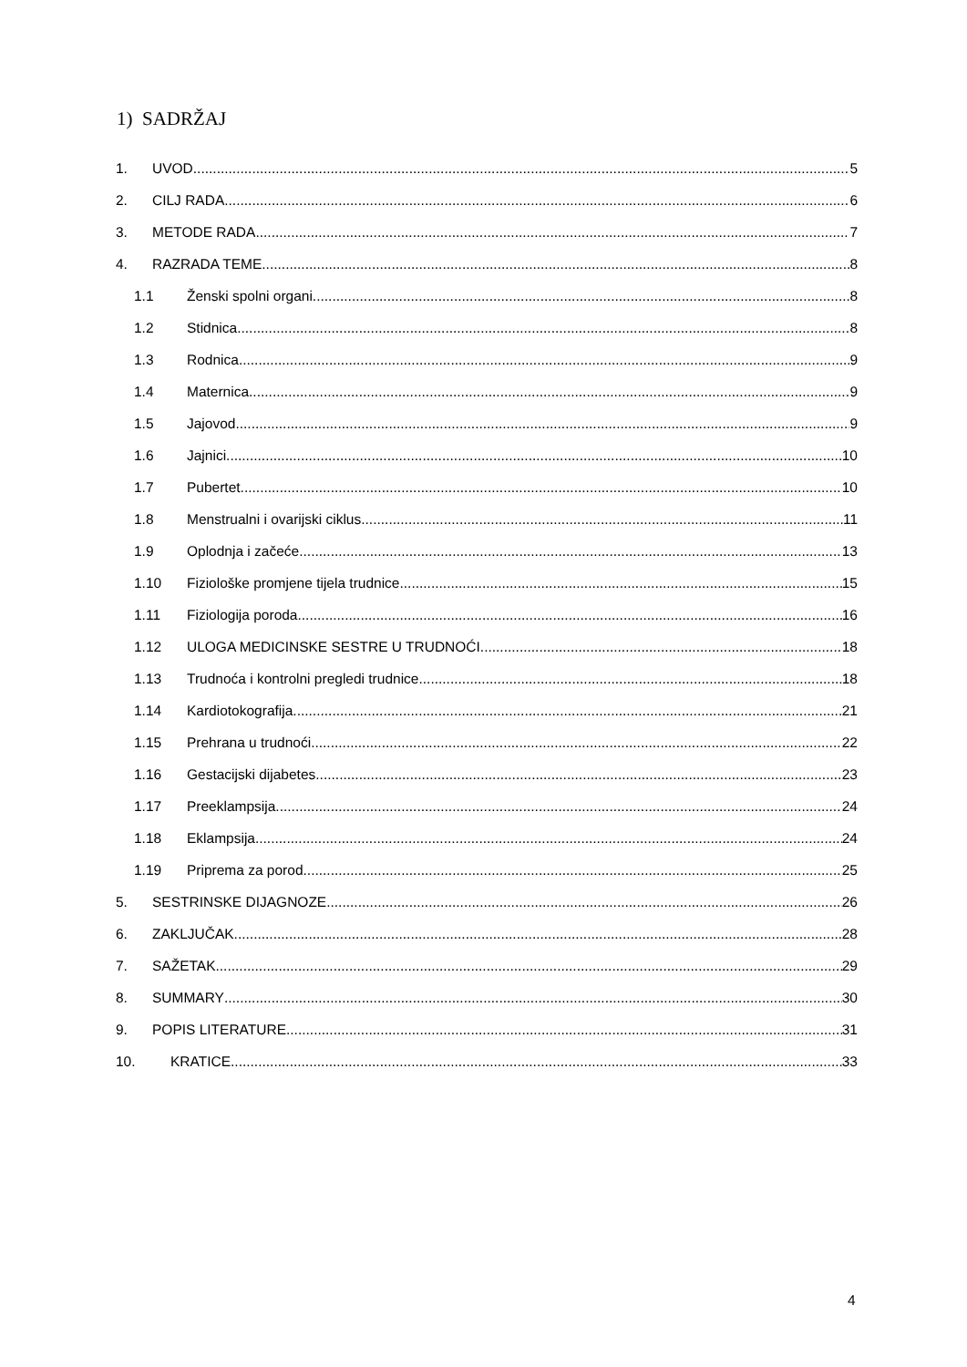1) SADRŽAJ
1. UVOD 5
2. CILJ RADA 6
3. METODE RADA 7
4. RAZRADA TEME 8
1.1 Ženski spolni organi 8
1.2 Stidnica 8
1.3 Rodnica 9
1.4 Maternica 9
1.5 Jajovod 9
1.6 Jajnici 10
1.7 Pubertet 10
1.8 Menstrualni i ovarijski ciklus 11
1.9 Oplodnja i začeće 13
1.10 Fiziološke promjene tijela trudnice 15
1.11 Fiziologija poroda 16
1.12 ULOGA MEDICINSKE SESTRE U TRUDNOĆI 18
1.13 Trudnoća i kontrolni pregledi trudnice 18
1.14 Kardiotokografija 21
1.15 Prehrana u trudnoći 22
1.16 Gestacijski dijabetes 23
1.17 Preeklampsija 24
1.18 Eklampsija 24
1.19 Priprema za porod 25
5. SESTRINSKE DIJAGNOZE 26
6. ZAKLJUČAK 28
7. SAŽETAK 29
8. SUMMARY 30
9. POPIS LITERATURE 31
10. KRATICE 33
4